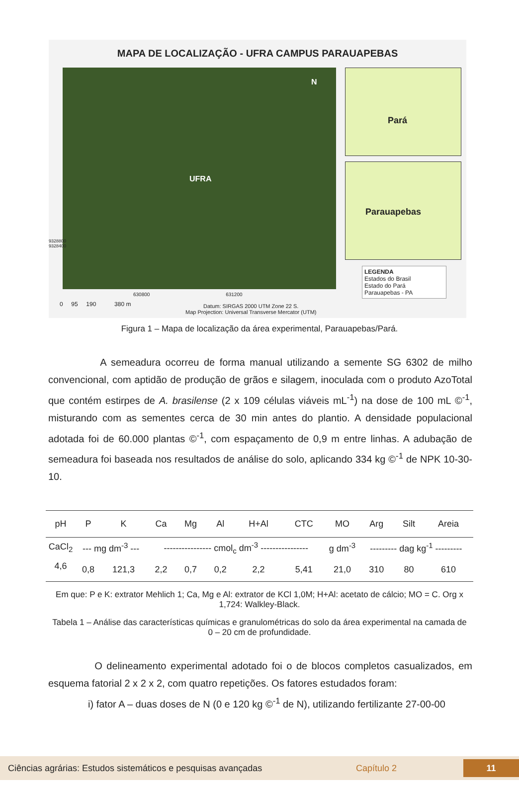MAPA DE LOCALIZAÇÃO - UFRA CAMPUS PARAUAPEBAS
UFRA
N
Pará
Parauapebas
LEGENDA
Estados do Brasil
Estado do Pará
Parauapebas - PA
9328800 9328400
630800 631200
0 95 190 380 m
Datum: SIRGAS 2000 UTM Zone 22 S.
Map Projection: Universal Transverse Mercator (UTM)
Figura 1 – Mapa de localização da área experimental, Parauapebas/Pará.
A semeadura ocorreu de forma manual utilizando a semente SG 6302 de milho convencional, com aptidão de produção de grãos e silagem, inoculada com o produto AzoTotal que contém estirpes de A. brasilense (2 x 109 células viáveis mL<sup>-1</sup>) na dose de 100 mL ©<sup>-1</sup>, misturando com as sementes cerca de 30 min antes do plantio. A densidade populacional adotada foi de 60.000 plantas ©<sup>-1</sup>, com espaçamento de 0,9 m entre linhas. A adubação de semeadura foi baseada nos resultados de análise do solo, aplicando 334 kg ©<sup>-1</sup> de NPK 10-30-10.
| pH | P | K | Ca | Mg | Al | H+Al | CTC | MO | Arg | Silt | Areia |
| --- | --- | --- | --- | --- | --- | --- | --- | --- | --- | --- | --- |
| CaCl<sub>2</sub> | --- mg dm<sup>-3</sup> --- | | ---------------- cmol<sub>c</sub> dm<sup>-3</sup> ---------------- | | | | | g dm<sup>-3</sup> | --------- dag kg<sup>-1</sup> --------- | | |
| 4,6 | 0,8 | 121,3 | 2,2 | 0,7 | 0,2 | 2,2 | 5,41 | 21,0 | 310 | 80 | 610 |
Em que: P e K: extrator Mehlich 1; Ca, Mg e Al: extrator de KCl 1,0M; H+Al: acetato de cálcio; MO = C. Org x 1,724: Walkley-Black.
Tabela 1 – Análise das características químicas e granulométricas do solo da área experimental na camada de 0 – 20 cm de profundidade.
O delineamento experimental adotado foi o de blocos completos casualizados, em esquema fatorial 2 x 2 x 2, com quatro repetições. Os fatores estudados foram:
i) fator A – duas doses de N (0 e 120 kg ©<sup>-1</sup> de N), utilizando fertilizante 27-00-00
Ciências agrárias: Estudos sistemáticos e pesquisas avançadas Capítulo 2 11